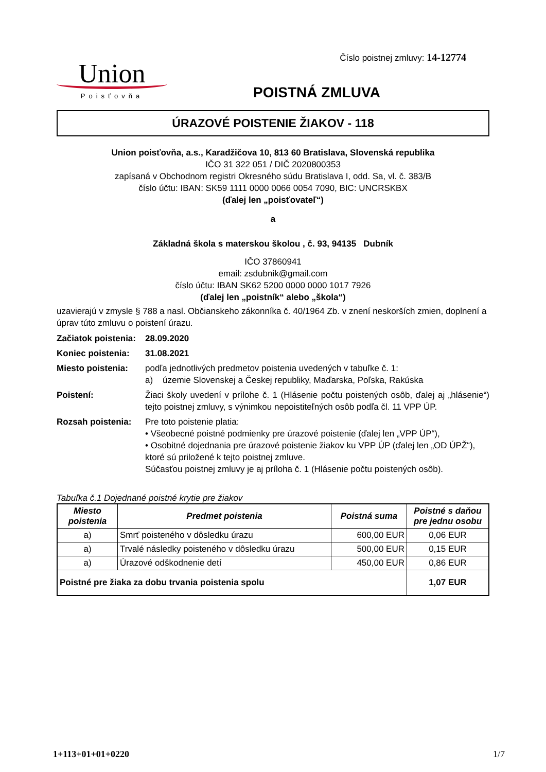Union
Poisťovňa
Číslo poistnej zmluvy: 14-12774
POISTNÁ ZMLUVA
ÚRAZOVÉ POISTENIE ŽIAKOV - 118
Union poisťovňa, a.s., Karadžičova 10, 813 60 Bratislava, Slovenská republika
IČO 31 322 051 / DIČ 2020800353
zapísaná v Obchodnom registri Okresného súdu Bratislava I, odd. Sa, vl. č. 383/B
číslo účtu: IBAN: SK59 1111 0000 0066 0054 7090, BIC: UNCRSKBX
(ďalej len „poisťovateľ“)
a
Základná škola s materskou školou , č. 93, 94135 Dubník
IČO 37860941
email: zsdubnik@gmail.com
číslo účtu: IBAN SK62 5200 0000 0000 1017 7926
(ďalej len „poistník“ alebo „škola“)
uzavierajú v zmysle § 788 a nasl. Občianskeho zákonníka č. 40/1964 Zb. v znení neskorších zmien, doplnení a úprav túto zmluvu o poistení úrazu.
| Začiatok poistenia: | 28.09.2020 |
| Koniec poistenia: | 31.08.2021 |
| Miesto poistenia: | podľa jednotlivých predmetov poistenia uvedených v tabuľke č. 1: a) územie Slovenskej a Českej republiky, Maďarska, Poľska, Rakúska |
| Poistení: | Žiaci školy uvedení v prílohe č. 1 (Hlásenie počtu poistených osôb, ďalej aj „hlásenie“) tejto poistnej zmluvy, s výnimkou nepoistiteľných osôb podľa čl. 11 VPP ÚP. |
| Rozsah poistenia: | Pre toto poistenie platia: • Všeobecné poistné podmienky pre úrazové poistenie (ďalej len „VPP ÚP“), • Osobitné dojednania pre úrazové poistenie žiakov ku VPP ÚP (ďalej len „OD ÚPŽ“), ktoré sú priložené k tejto poistnej zmluve. Súčasťou poistnej zmluvy je aj príloha č. 1 (Hlásenie počtu poistených osôb). |
Tabuľka č.1 Dojednané poistné krytie pre žiakov
| Miesto poistenia | Predmet poistenia | Poistná suma | Poistné s daňou pre jednu osobu |
| --- | --- | --- | --- |
| a) | Smrť poisteného v dôsledku úrazu | 600,00 EUR | 0,06 EUR |
| a) | Trvalé následky poisteného v dôsledku úrazu | 500,00 EUR | 0,15 EUR |
| a) | Úrazové odškodnenie detí | 450,00 EUR | 0,86 EUR |
| Poistné pre žiaka za dobu trvania poistenia spolu | | | 1,07 EUR |
1+113+01+01+0220 1/7